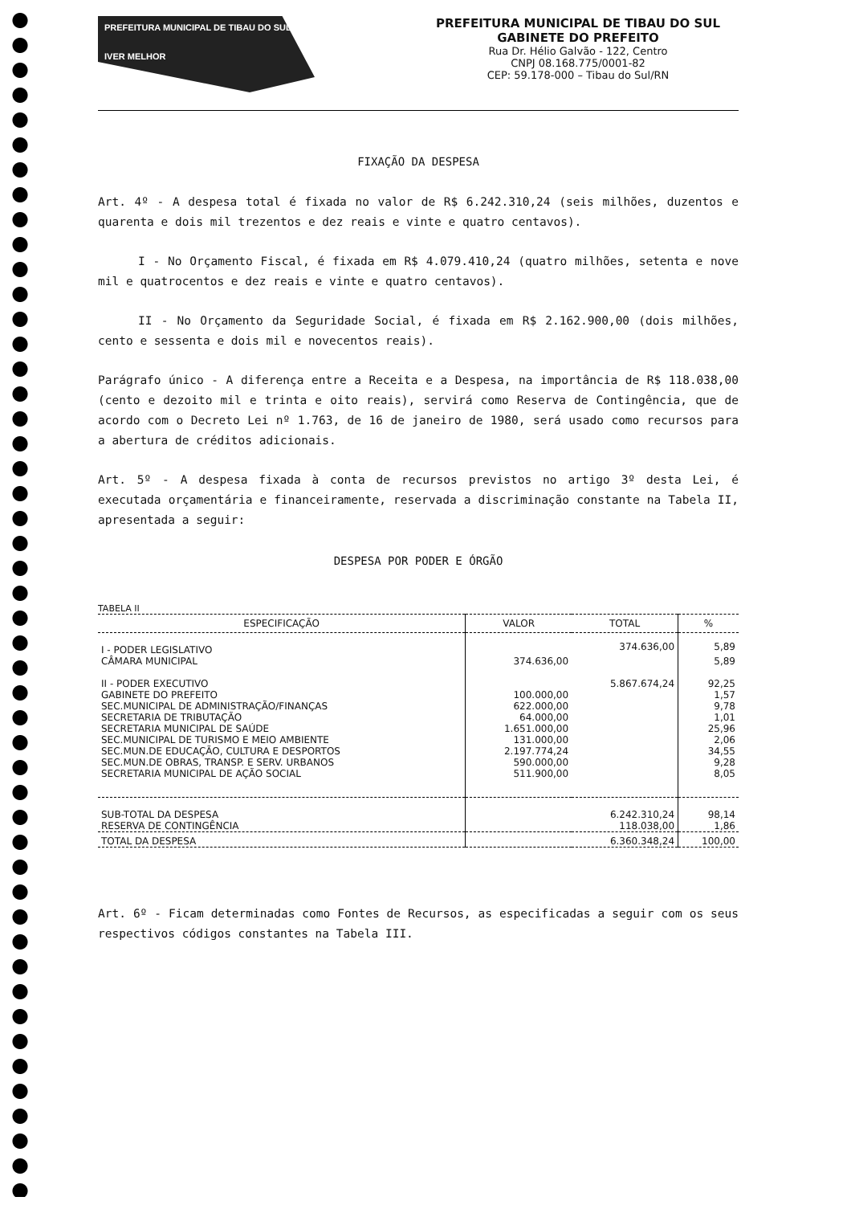PREFEITURA MUNICIPAL DE TIBAU DO SUL
IVER MELHOR
PREFEITURA MUNICIPAL DE TIBAU DO SUL
GABINETE DO PREFEITO
Rua Dr. Hélio Galvão - 122, Centro
CNPJ 08.168.775/0001-82
CEP: 59.178-000 – Tibau do Sul/RN
FIXAÇÃO DA DESPESA
Art. 4º - A despesa total é fixada no valor de R$ 6.242.310,24 (seis milhões, duzentos e quarenta e dois mil trezentos e dez reais e vinte e quatro centavos).
I - No Orçamento Fiscal, é fixada em R$ 4.079.410,24 (quatro milhões, setenta e nove mil e quatrocentos e dez reais e vinte e quatro centavos).
II - No Orçamento da Seguridade Social, é fixada em R$ 2.162.900,00 (dois milhões, cento e sessenta e dois mil e novecentos reais).
Parágrafo único - A diferença entre a Receita e a Despesa, na importância de R$ 118.038,00 (cento e dezoito mil e trinta e oito reais), servirá como Reserva de Contingência, que de acordo com o Decreto Lei nº 1.763, de 16 de janeiro de 1980, será usado como recursos para a abertura de créditos adicionais.
Art. 5º - A despesa fixada à conta de recursos previstos no artigo 3º desta Lei, é executada orçamentária e financeiramente, reservada a discriminação constante na Tabela II, apresentada a seguir:
DESPESA POR PODER E ÓRGÃO
TABELA II
| ESPECIFICAÇÃO | VALOR | TOTAL | % |
| --- | --- | --- | --- |
| I - PODER LEGISLATIVO | | 374.636,00 | 5,89 |
| CÂMARA MUNICIPAL | 374.636,00 | | 5,89 |
| II - PODER EXECUTIVO | | 5.867.674,24 | 92,25 |
| GABINETE DO PREFEITO | 100.000,00 | | 1,57 |
| SEC.MUNICIPAL DE ADMINISTRAÇÃO/FINANÇAS | 622.000,00 | | 9,78 |
| SECRETARIA DE TRIBUTAÇÃO | 64.000,00 | | 1,01 |
| SECRETARIA MUNICIPAL DE SAÚDE | 1.651.000,00 | | 25,96 |
| SEC.MUNICIPAL DE TURISMO E MEIO AMBIENTE | 131.000,00 | | 2,06 |
| SEC.MUN.DE EDUCAÇÃO, CULTURA E DESPORTOS | 2.197.774,24 | | 34,55 |
| SEC.MUN.DE OBRAS, TRANSP. E SERV. URBANOS | 590.000,00 | | 9,28 |
| SECRETARIA MUNICIPAL DE AÇÃO SOCIAL | 511.900,00 | | 8,05 |
| SUB-TOTAL DA DESPESA | | 6.242.310,24 | 98,14 |
| RESERVA DE CONTINGÊNCIA | | 118.038,00 | 1,86 |
| TOTAL DA DESPESA | | 6.360.348,24 | 100,00 |
Art. 6º - Ficam determinadas como Fontes de Recursos, as especificadas a seguir com os seus respectivos códigos constantes na Tabela III.